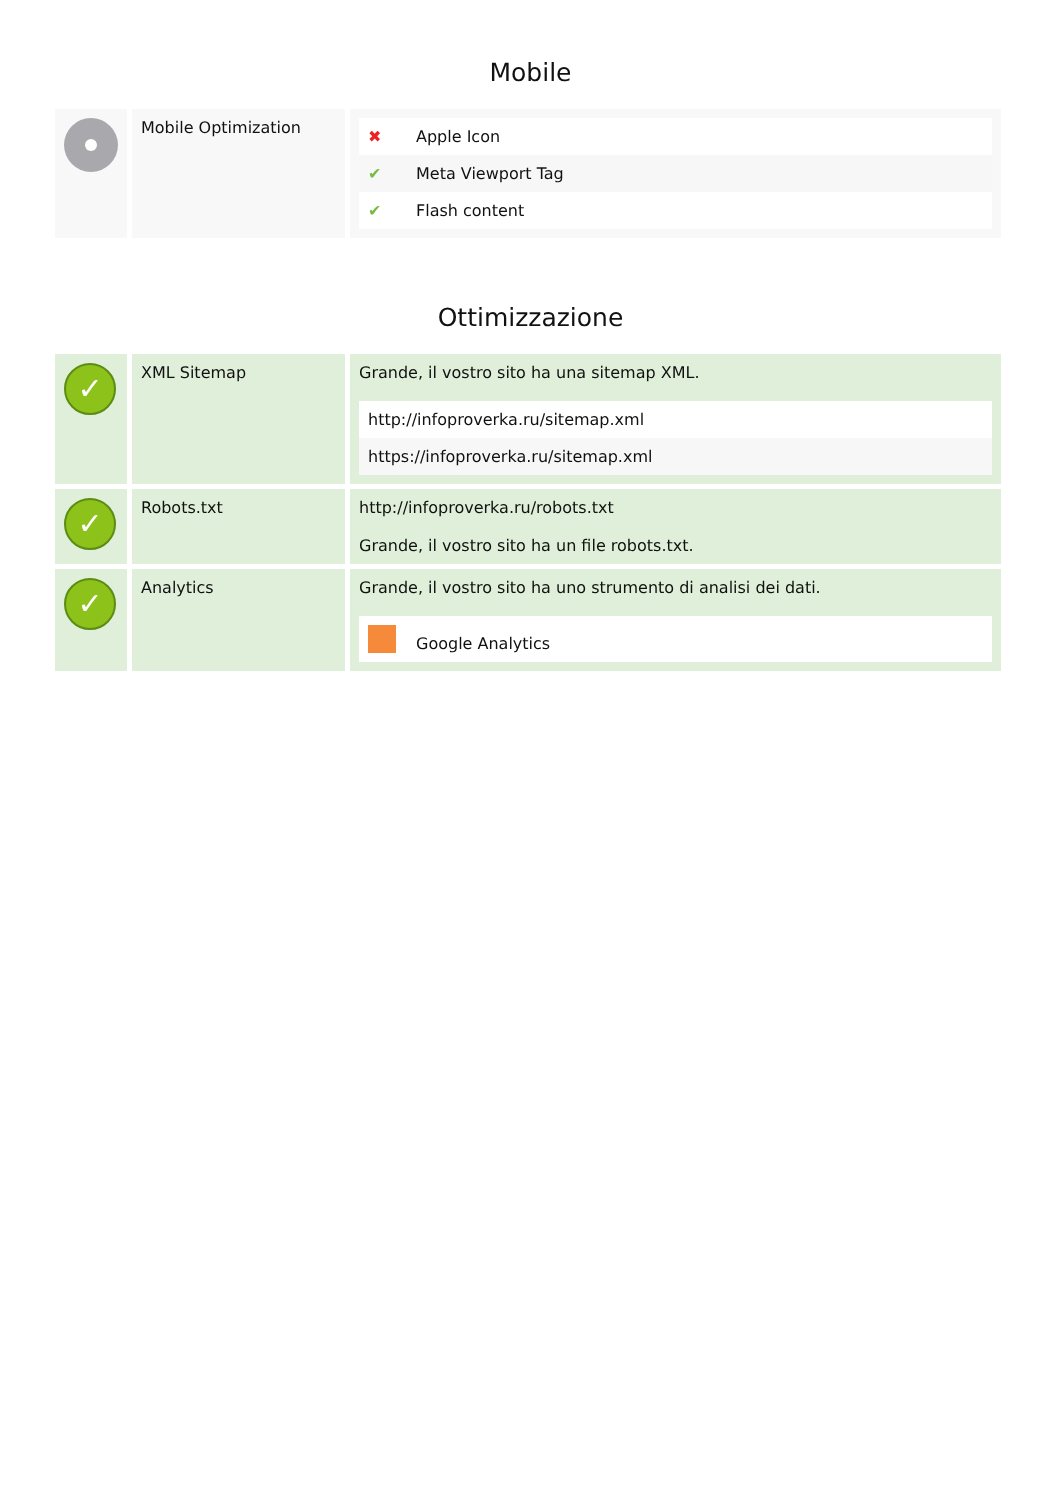Mobile
| | Mobile Optimization | / ✖ / Apple Icon / / ✔ / Meta Viewport Tag / / ✔ / Flash content / |
Ottimizzazione
| ✓ | XML Sitemap | Grande, il vostro sito ha una sitemap XML. / http://infoproverka.ru/sitemap.xml / / https://infoproverka.ru/sitemap.xml / |
| ✓ | Robots.txt | http://infoproverka.ru/robots.txt Grande, il vostro sito ha un file robots.txt. |
| ✓ | Analytics | Grande, il vostro sito ha uno strumento di analisi dei dati. / / Google Analytics / |